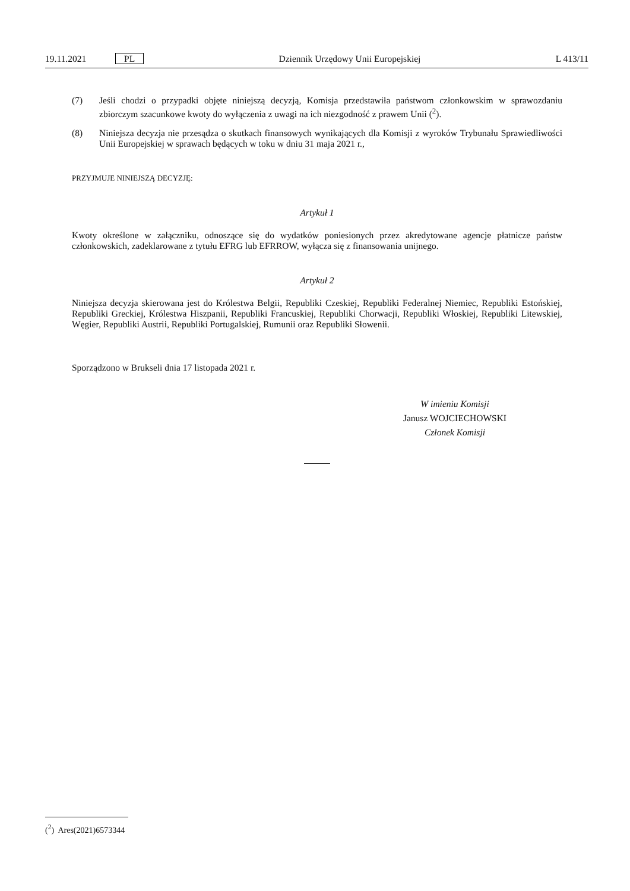19.11.2021 PL Dziennik Urzędowy Unii Europejskiej L 413/11
(7) Jeśli chodzi o przypadki objęte niniejszą decyzją, Komisja przedstawiła państwom członkowskim w sprawozdaniu zbiorczym szacunkowe kwoty do wyłączenia z uwagi na ich niezgodność z prawem Unii (<sup>2</sup>).
(8) Niniejsza decyzja nie przesądza o skutkach finansowych wynikających dla Komisji z wyroków Trybunału Sprawiedliwości Unii Europejskiej w sprawach będących w toku w dniu 31 maja 2021 r.,
PRZYJMUJE NINIEJSZĄ DECYZJĘ:
Artykuł 1
Kwoty określone w załączniku, odnoszące się do wydatków poniesionych przez akredytowane agencje płatnicze państw członkowskich, zadeklarowane z tytułu EFRG lub EFRROW, wyłącza się z finansowania unijnego.
Artykuł 2
Niniejsza decyzja skierowana jest do Królestwa Belgii, Republiki Czeskiej, Republiki Federalnej Niemiec, Republiki Estońskiej, Republiki Greckiej, Królestwa Hiszpanii, Republiki Francuskiej, Republiki Chorwacji, Republiki Włoskiej, Republiki Litewskiej, Węgier, Republiki Austrii, Republiki Portugalskiej, Rumunii oraz Republiki Słowenii.
Sporządzono w Brukseli dnia 17 listopada 2021 r.
W imieniu Komisji
Janusz WOJCIECHOWSKI
Członek Komisji
(<sup>2</sup>) Ares(2021)6573344